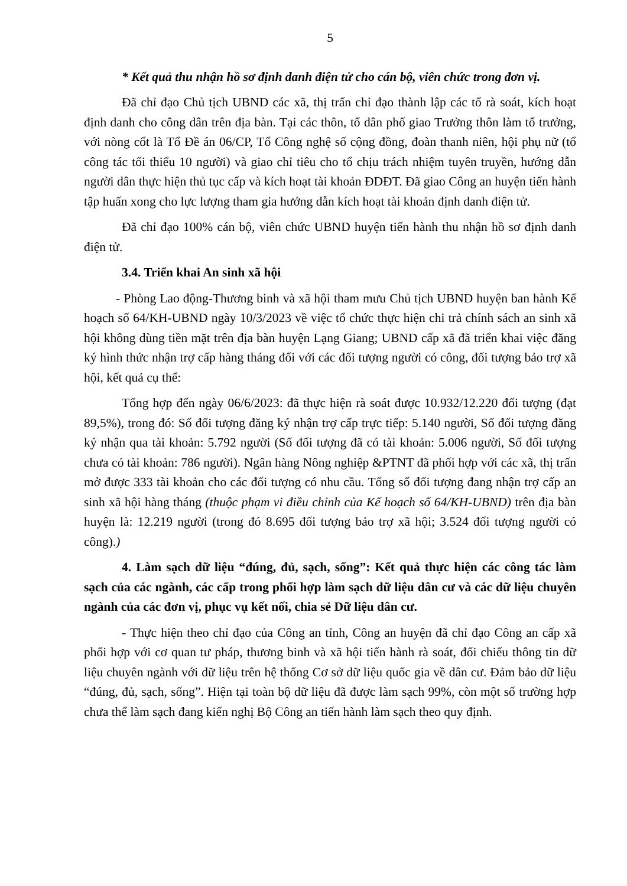5
* Kết quả thu nhận hồ sơ định danh điện tử cho cán bộ, viên chức trong đơn vị.
Đã chỉ đạo Chủ tịch UBND các xã, thị trấn chỉ đạo thành lập các tổ rà soát, kích hoạt định danh cho công dân trên địa bàn. Tại các thôn, tổ dân phố giao Trưởng thôn làm tổ trưởng, với nòng cốt là Tổ Đề án 06/CP, Tổ Công nghệ số cộng đồng, đoàn thanh niên, hội phụ nữ (tổ công tác tối thiểu 10 người) và giao chỉ tiêu cho tổ chịu trách nhiệm tuyên truyền, hướng dẫn người dân thực hiện thủ tục cấp và kích hoạt tài khoản ĐDĐT. Đã giao Công an huyện tiến hành tập huấn xong cho lực lượng tham gia hướng dẫn kích hoạt tài khoản định danh điện tử.
Đã chỉ đạo 100% cán bộ, viên chức UBND huyện tiến hành thu nhận hồ sơ định danh điện tử.
3.4. Triển khai An sinh xã hội
- Phòng Lao động-Thương binh và xã hội tham mưu Chủ tịch UBND huyện ban hành Kế hoạch số 64/KH-UBND ngày 10/3/2023 về việc tổ chức thực hiện chi trả chính sách an sinh xã hội không dùng tiền mặt trên địa bàn huyện Lạng Giang; UBND cấp xã đã triển khai việc đăng ký hình thức nhận trợ cấp hàng tháng đối với các đối tượng người có công, đối tượng bảo trợ xã hội, kết quả cụ thể:
Tổng hợp đến ngày 06/6/2023: đã thực hiện rà soát được 10.932/12.220 đối tượng (đạt 89,5%), trong đó: Số đối tượng đăng ký nhận trợ cấp trực tiếp: 5.140 người, Số đối tượng đăng ký nhận qua tài khoản: 5.792 người (Số đối tượng đã có tài khoản: 5.006 người, Số đối tượng chưa có tài khoản: 786 người). Ngân hàng Nông nghiệp &PTNT đã phối hợp với các xã, thị trấn mở được 333 tài khoản cho các đối tượng có nhu cầu. Tổng số đối tượng đang nhận trợ cấp an sinh xã hội hàng tháng (thuộc phạm vi điều chỉnh của Kế hoạch số 64/KH-UBND) trên địa bàn huyện là: 12.219 người (trong đó 8.695 đối tượng bảo trợ xã hội; 3.524 đối tượng người có công).)
4. Làm sạch dữ liệu “đúng, đủ, sạch, sống”: Kết quả thực hiện các công tác làm sạch của các ngành, các cấp trong phối hợp làm sạch dữ liệu dân cư và các dữ liệu chuyên ngành của các đơn vị, phục vụ kết nối, chia sẻ Dữ liệu dân cư.
- Thực hiện theo chỉ đạo của Công an tỉnh, Công an huyện đã chỉ đạo Công an cấp xã phối hợp với cơ quan tư pháp, thương binh và xã hội tiến hành rà soát, đối chiếu thông tin dữ liệu chuyên ngành với dữ liệu trên hệ thống Cơ sở dữ liệu quốc gia về dân cư. Đảm bảo dữ liệu “đúng, đủ, sạch, sống”. Hiện tại toàn bộ dữ liệu đã được làm sạch 99%, còn một số trường hợp chưa thể làm sạch đang kiến nghị Bộ Công an tiến hành làm sạch theo quy định.